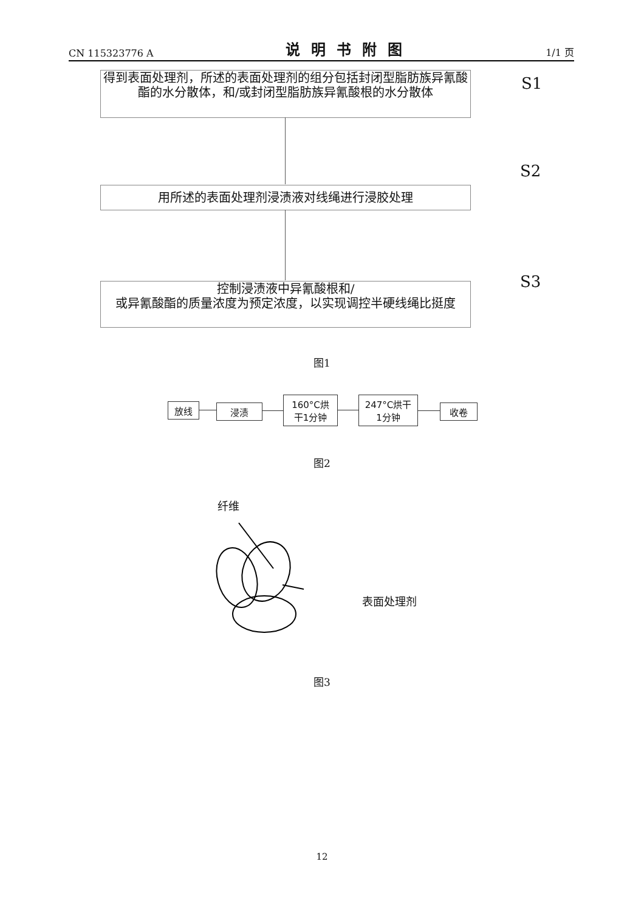CN 115323776 A 说明书附图 1/1 页
得到表面处理剂，所述的表面处理剂的组分包括封闭型脂肪族异氰酸酯的水分散体，和/或封闭型脂肪族异氰酸根的水分散体
S1
用所述的表面处理剂浸渍液对线绳进行浸胶处理
S2
控制浸渍液中异氰酸根和/
或异氰酸酯的质量浓度为预定浓度，以实现调控半硬线绳比挺度
S3
图1
放线 浸渍
160°C烘
干1分钟
247°C烘干
1分钟
收卷
图2
纤维
表面处理剂
图3
12